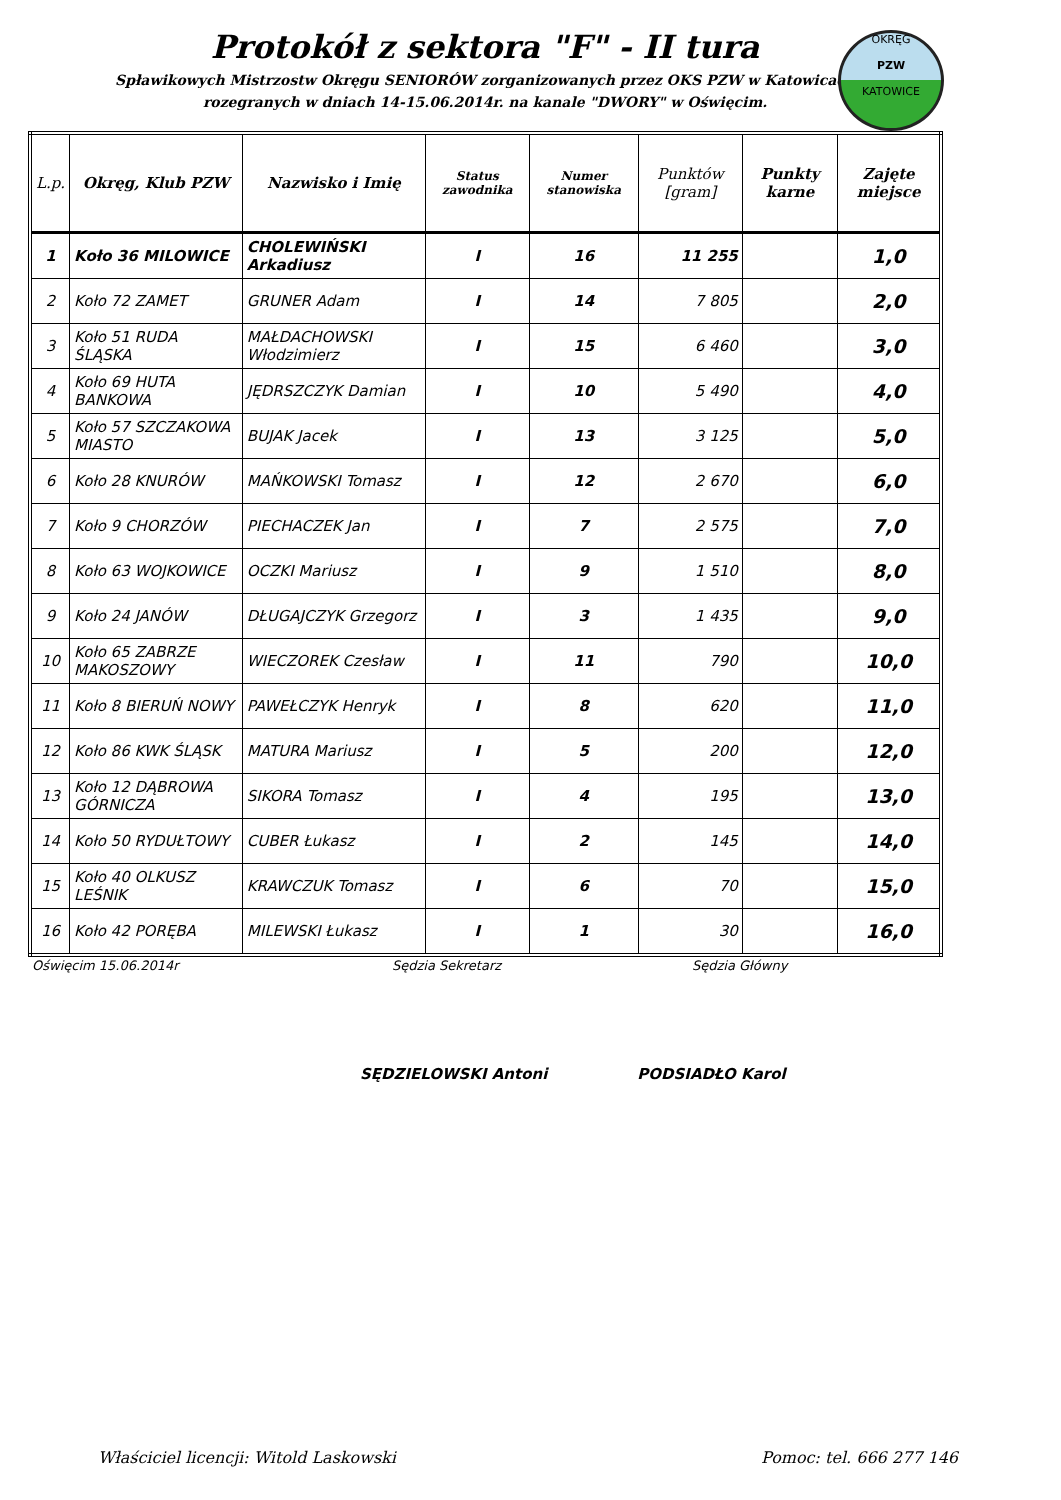Protokół z sektora "F" - II tura
Spławikowych Mistrzostw Okręgu SENIORÓW zorganizowanych przez OKS PZW w Katowicach
rozegranych w dniach 14-15.06.2014r. na kanale "DWORY" w Oświęcim.
OKRĘG
PZW
KATOWICE
| L.p. | Okręg, Klub PZW | Nazwisko i Imię | Status zawodnika | Numer stanowiska | Punktów [gram] | Punkty karne | Zajęte miejsce |
| --- | --- | --- | --- | --- | --- | --- | --- |
| 1 | Koło 36 MILOWICE | CHOLEWIŃSKI Arkadiusz | I | 16 | 11 255 | | 1,0 |
| 2 | Koło 72 ZAMET | GRUNER Adam | I | 14 | 7 805 | | 2,0 |
| 3 | Koło 51 RUDA ŚLĄSKA | MAŁDACHOWSKI Włodzimierz | I | 15 | 6 460 | | 3,0 |
| 4 | Koło 69 HUTA BANKOWA | JĘDRSZCZYK Damian | I | 10 | 5 490 | | 4,0 |
| 5 | Koło 57 SZCZAKOWA MIASTO | BUJAK Jacek | I | 13 | 3 125 | | 5,0 |
| 6 | Koło 28 KNURÓW | MAŃKOWSKI Tomasz | I | 12 | 2 670 | | 6,0 |
| 7 | Koło 9 CHORZÓW | PIECHACZEK Jan | I | 7 | 2 575 | | 7,0 |
| 8 | Koło 63 WOJKOWICE | OCZKI Mariusz | I | 9 | 1 510 | | 8,0 |
| 9 | Koło 24 JANÓW | DŁUGAJCZYK Grzegorz | I | 3 | 1 435 | | 9,0 |
| 10 | Koło 65 ZABRZE MAKOSZOWY | WIECZOREK Czesław | I | 11 | 790 | | 10,0 |
| 11 | Koło 8 BIERUŃ NOWY | PAWEŁCZYK Henryk | I | 8 | 620 | | 11,0 |
| 12 | Koło 86 KWK ŚLĄSK | MATURA Mariusz | I | 5 | 200 | | 12,0 |
| 13 | Koło 12 DĄBROWA GÓRNICZA | SIKORA Tomasz | I | 4 | 195 | | 13,0 |
| 14 | Koło 50 RYDUŁTOWY | CUBER Łukasz | I | 2 | 145 | | 14,0 |
| 15 | Koło 40 OLKUSZ LEŚNIK | KRAWCZUK Tomasz | I | 6 | 70 | | 15,0 |
| 16 | Koło 42 PORĘBA | MILEWSKI Łukasz | I | 1 | 30 | | 16,0 |
Oświęcim 15.06.2014r Sędzia Sekretarz Sędzia Główny
SĘDZIELOWSKI Antoni PODSIADŁO Karol
Właściciel licencji: Witold Laskowski Pomoc: tel. 666 277 146